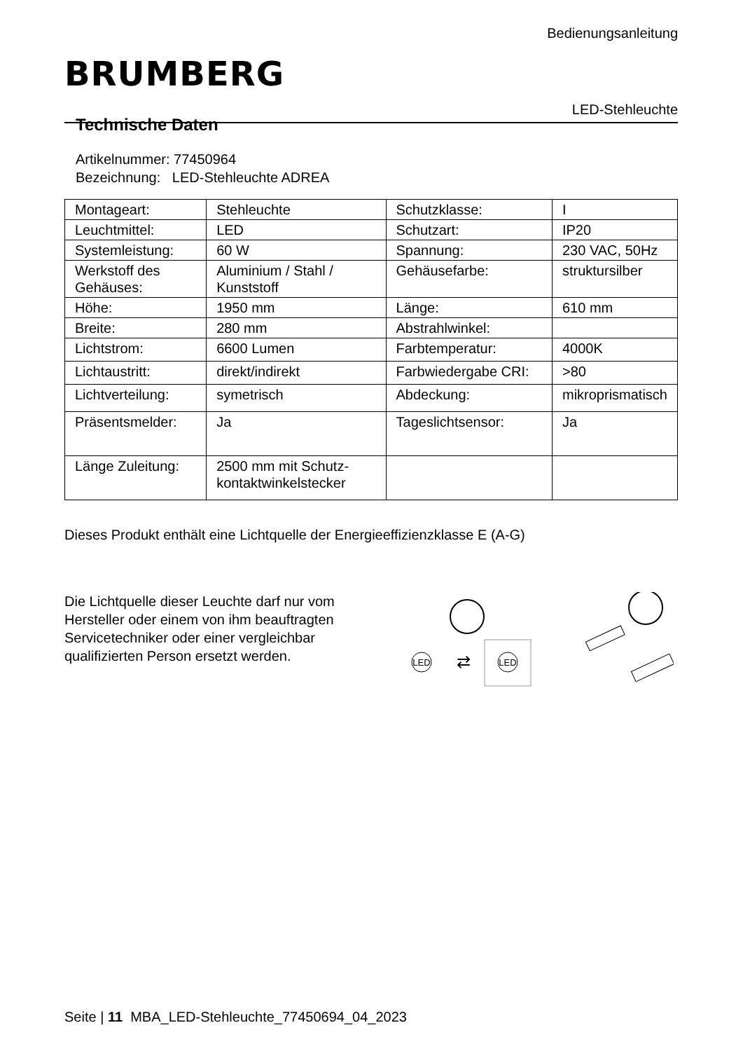Bedienungsanleitung
BRUMBERG
LED-Stehleuchte
Technische Daten
Artikelnummer: 77450964
Bezeichnung: LED-Stehleuchte ADREA
| Montageart: | Stehleuchte | Schutzklasse: | I |
| Leuchtmittel: | LED | Schutzart: | IP20 |
| Systemleistung: | 60 W | Spannung: | 230 VAC, 50Hz |
| Werkstoff des Gehäuses: | Aluminium / Stahl / Kunststoff | Gehäusefarbe: | struktursilber |
| Höhe: | 1950 mm | Länge: | 610 mm |
| Breite: | 280 mm | Abstrahlwinkel: | |
| Lichtstrom: | 6600 Lumen | Farbtemperatur: | 4000K |
| Lichtaustritt: | direkt/indirekt | Farbwiedergabe CRI: | >80 |
| Lichtverteilung: | symetrisch | Abdeckung: | mikroprismatisch |
| Präsentsmelder: | Ja | Tageslichtsensor: | Ja |
| Länge Zuleitung: | 2500 mm mit Schutz-kontaktwinkelstecker | | |
Dieses Produkt enthält eine Lichtquelle der Energieeffizienzklasse E (A-G)
Die Lichtquelle dieser Leuchte darf nur vom Hersteller oder einem von ihm beauftragten Servicetechniker oder einer vergleichbar qualifizierten Person ersetzt werden.
LED
⇄
LED
Seite | 11 MBA_LED-Stehleuchte_77450694_04_2023